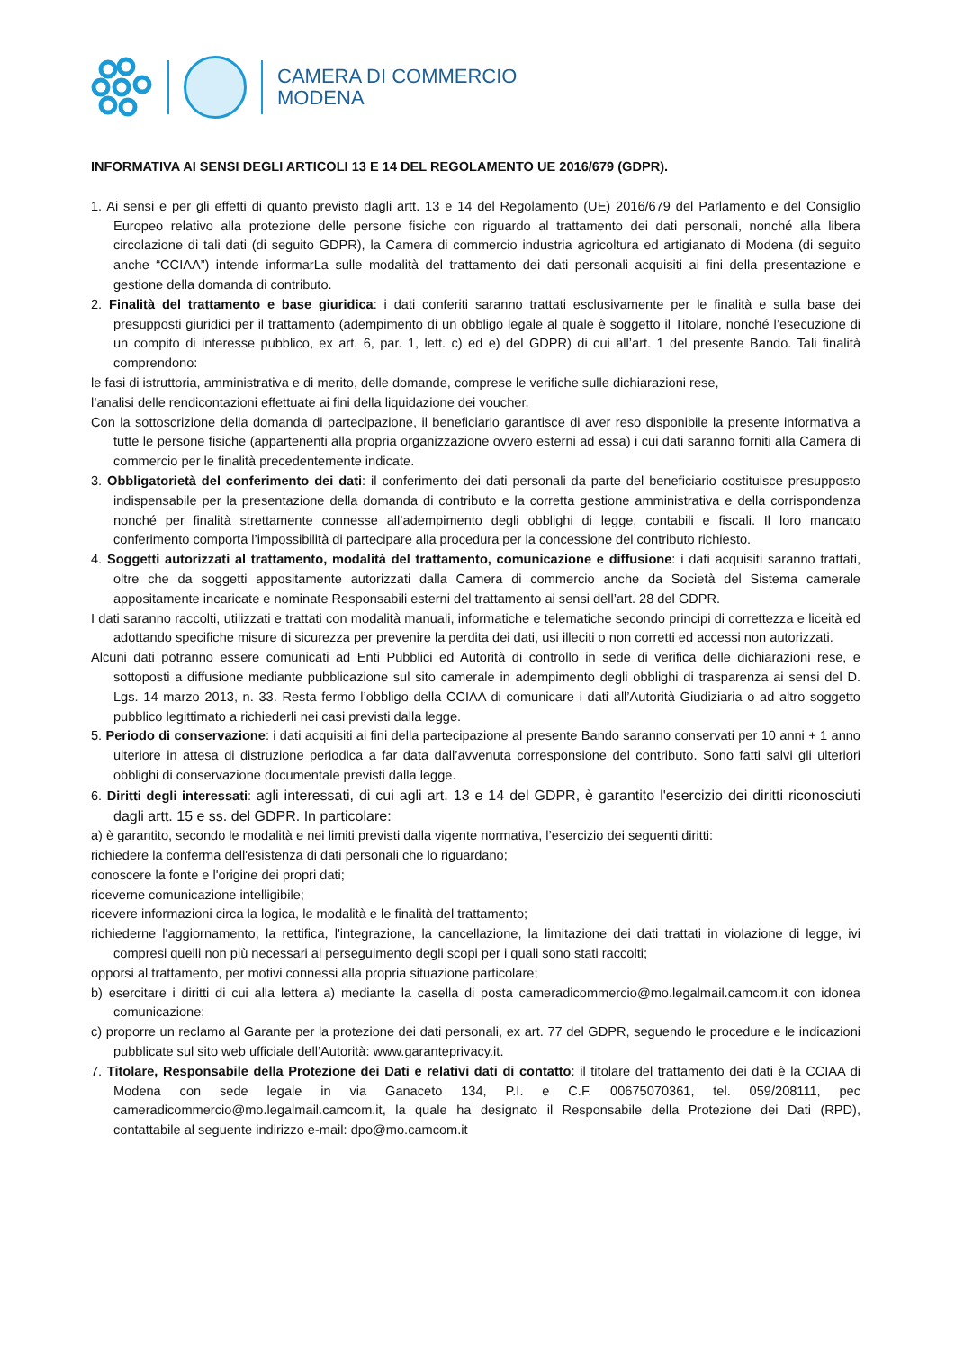CAMERA DI COMMERCIO
MODENA
INFORMATIVA AI SENSI DEGLI ARTICOLI 13 E 14 DEL REGOLAMENTO UE 2016/679 (GDPR).
1. Ai sensi e per gli effetti di quanto previsto dagli artt. 13 e 14 del Regolamento (UE) 2016/679 del Parlamento e del Consiglio Europeo relativo alla protezione delle persone fisiche con riguardo al trattamento dei dati personali, nonché alla libera circolazione di tali dati (di seguito GDPR), la Camera di commercio industria agricoltura ed artigianato di Modena (di seguito anche “CCIAA”) intende informarLa sulle modalità del trattamento dei dati personali acquisiti ai fini della presentazione e gestione della domanda di contributo.
2. Finalità del trattamento e base giuridica: i dati conferiti saranno trattati esclusivamente per le finalità e sulla base dei presupposti giuridici per il trattamento (adempimento di un obbligo legale al quale è soggetto il Titolare, nonché l’esecuzione di un compito di interesse pubblico, ex art. 6, par. 1, lett. c) ed e) del GDPR) di cui all’art. 1 del presente Bando. Tali finalità comprendono:
le fasi di istruttoria, amministrativa e di merito, delle domande, comprese le verifiche sulle dichiarazioni rese,
l’analisi delle rendicontazioni effettuate ai fini della liquidazione dei voucher.
Con la sottoscrizione della domanda di partecipazione, il beneficiario garantisce di aver reso disponibile la presente informativa a tutte le persone fisiche (appartenenti alla propria organizzazione ovvero esterni ad essa) i cui dati saranno forniti alla Camera di commercio per le finalità precedentemente indicate.
3. Obbligatorietà del conferimento dei dati: il conferimento dei dati personali da parte del beneficiario costituisce presupposto indispensabile per la presentazione della domanda di contributo e la corretta gestione amministrativa e della corrispondenza nonché per finalità strettamente connesse all’adempimento degli obblighi di legge, contabili e fiscali. Il loro mancato conferimento comporta l’impossibilità di partecipare alla procedura per la concessione del contributo richiesto.
4. Soggetti autorizzati al trattamento, modalità del trattamento, comunicazione e diffusione: i dati acquisiti saranno trattati, oltre che da soggetti appositamente autorizzati dalla Camera di commercio anche da Società del Sistema camerale appositamente incaricate e nominate Responsabili esterni del trattamento ai sensi dell’art. 28 del GDPR.
I dati saranno raccolti, utilizzati e trattati con modalità manuali, informatiche e telematiche secondo principi di correttezza e liceità ed adottando specifiche misure di sicurezza per prevenire la perdita dei dati, usi illeciti o non corretti ed accessi non autorizzati.
Alcuni dati potranno essere comunicati ad Enti Pubblici ed Autorità di controllo in sede di verifica delle dichiarazioni rese, e sottoposti a diffusione mediante pubblicazione sul sito camerale in adempimento degli obblighi di trasparenza ai sensi del D. Lgs. 14 marzo 2013, n. 33. Resta fermo l’obbligo della CCIAA di comunicare i dati all’Autorità Giudiziaria o ad altro soggetto pubblico legittimato a richiederli nei casi previsti dalla legge.
5. Periodo di conservazione: i dati acquisiti ai fini della partecipazione al presente Bando saranno conservati per 10 anni + 1 anno ulteriore in attesa di distruzione periodica a far data dall’avvenuta corresponsione del contributo. Sono fatti salvi gli ulteriori obblighi di conservazione documentale previsti dalla legge.
6. Diritti degli interessati: agli interessati, di cui agli art. 13 e 14 del GDPR, è garantito l'esercizio dei diritti riconosciuti dagli artt. 15 e ss. del GDPR. In particolare:
a) è garantito, secondo le modalità e nei limiti previsti dalla vigente normativa, l’esercizio dei seguenti diritti:
richiedere la conferma dell'esistenza di dati personali che lo riguardano;
conoscere la fonte e l'origine dei propri dati;
riceverne comunicazione intelligibile;
ricevere informazioni circa la logica, le modalità e le finalità del trattamento;
richiederne l'aggiornamento, la rettifica, l'integrazione, la cancellazione, la limitazione dei dati trattati in violazione di legge, ivi compresi quelli non più necessari al perseguimento degli scopi per i quali sono stati raccolti;
opporsi al trattamento, per motivi connessi alla propria situazione particolare;
b) esercitare i diritti di cui alla lettera a) mediante la casella di posta cameradicommercio@mo.legalmail.camcom.it con idonea comunicazione;
c) proporre un reclamo al Garante per la protezione dei dati personali, ex art. 77 del GDPR, seguendo le procedure e le indicazioni pubblicate sul sito web ufficiale dell’Autorità: www.garanteprivacy.it.
7. Titolare, Responsabile della Protezione dei Dati e relativi dati di contatto: il titolare del trattamento dei dati è la CCIAA di Modena con sede legale in via Ganaceto 134, P.I. e C.F. 00675070361, tel. 059/208111, pec cameradicommercio@mo.legalmail.camcom.it, la quale ha designato il Responsabile della Protezione dei Dati (RPD), contattabile al seguente indirizzo e-mail: dpo@mo.camcom.it